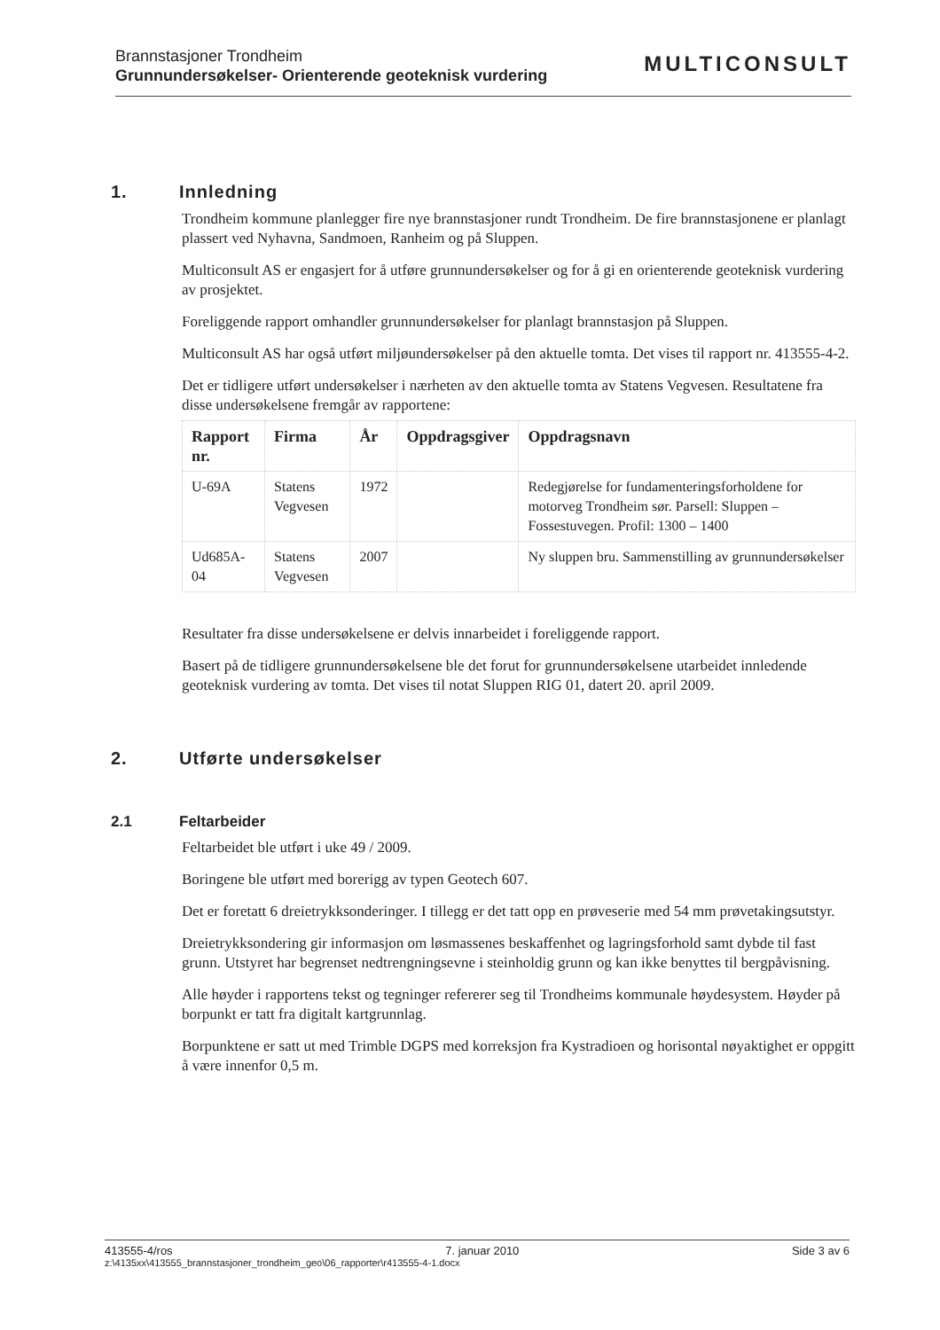Brannstasjoner Trondheim
Grunnundersøkelser- Orienterende geoteknisk vurdering
MULTICONSULT
1. Innledning
Trondheim kommune planlegger fire nye brannstasjoner rundt Trondheim. De fire brannstasjonene er planlagt plassert ved Nyhavna, Sandmoen, Ranheim og på Sluppen.
Multiconsult AS er engasjert for å utføre grunnundersøkelser og for å gi en orienterende geoteknisk vurdering av prosjektet.
Foreliggende rapport omhandler grunnundersøkelser for planlagt brannstasjon på Sluppen.
Multiconsult AS har også utført miljøundersøkelser på den aktuelle tomta. Det vises til rapport nr. 413555-4-2.
Det er tidligere utført undersøkelser i nærheten av den aktuelle tomta av Statens Vegvesen. Resultatene fra disse undersøkelsene fremgår av rapportene:
| Rapport nr. | Firma | År | Oppdragsgiver | Oppdragsnavn |
| --- | --- | --- | --- | --- |
| U-69A | Statens Vegvesen | 1972 | | Redegjørelse for fundamenteringsforholdene for motorveg Trondheim sør. Parsell: Sluppen – Fossestuvegen. Profil: 1300 – 1400 |
| Ud685A-04 | Statens Vegvesen | 2007 | | Ny sluppen bru. Sammenstilling av grunnundersøkelser |
Resultater fra disse undersøkelsene er delvis innarbeidet i foreliggende rapport.
Basert på de tidligere grunnundersøkelsene ble det forut for grunnundersøkelsene utarbeidet innledende geoteknisk vurdering av tomta. Det vises til notat Sluppen RIG 01, datert 20. april 2009.
2. Utførte undersøkelser
2.1 Feltarbeider
Feltarbeidet ble utført i uke 49 / 2009.
Boringene ble utført med borerigg av typen Geotech 607.
Det er foretatt 6 dreietrykksonderinger. I tillegg er det tatt opp en prøveserie med 54 mm prøvetakingsutstyr.
Dreietrykksondering gir informasjon om løsmassenes beskaffenhet og lagringsforhold samt dybde til fast grunn. Utstyret har begrenset nedtrengningsevne i steinholdig grunn og kan ikke benyttes til bergpåvisning.
Alle høyder i rapportens tekst og tegninger refererer seg til Trondheims kommunale høydesystem. Høyder på borpunkt er tatt fra digitalt kartgrunnlag.
Borpunktene er satt ut med Trimble DGPS med korreksjon fra Kystradioen og horisontal nøyaktighet er oppgitt å være innenfor 0,5 m.
413555-4/ros 7. januar 2010 Side 3 av 6
z:\4135xx\413555_brannstasjoner_trondheim_geo\06_rapporter\r413555-4-1.docx